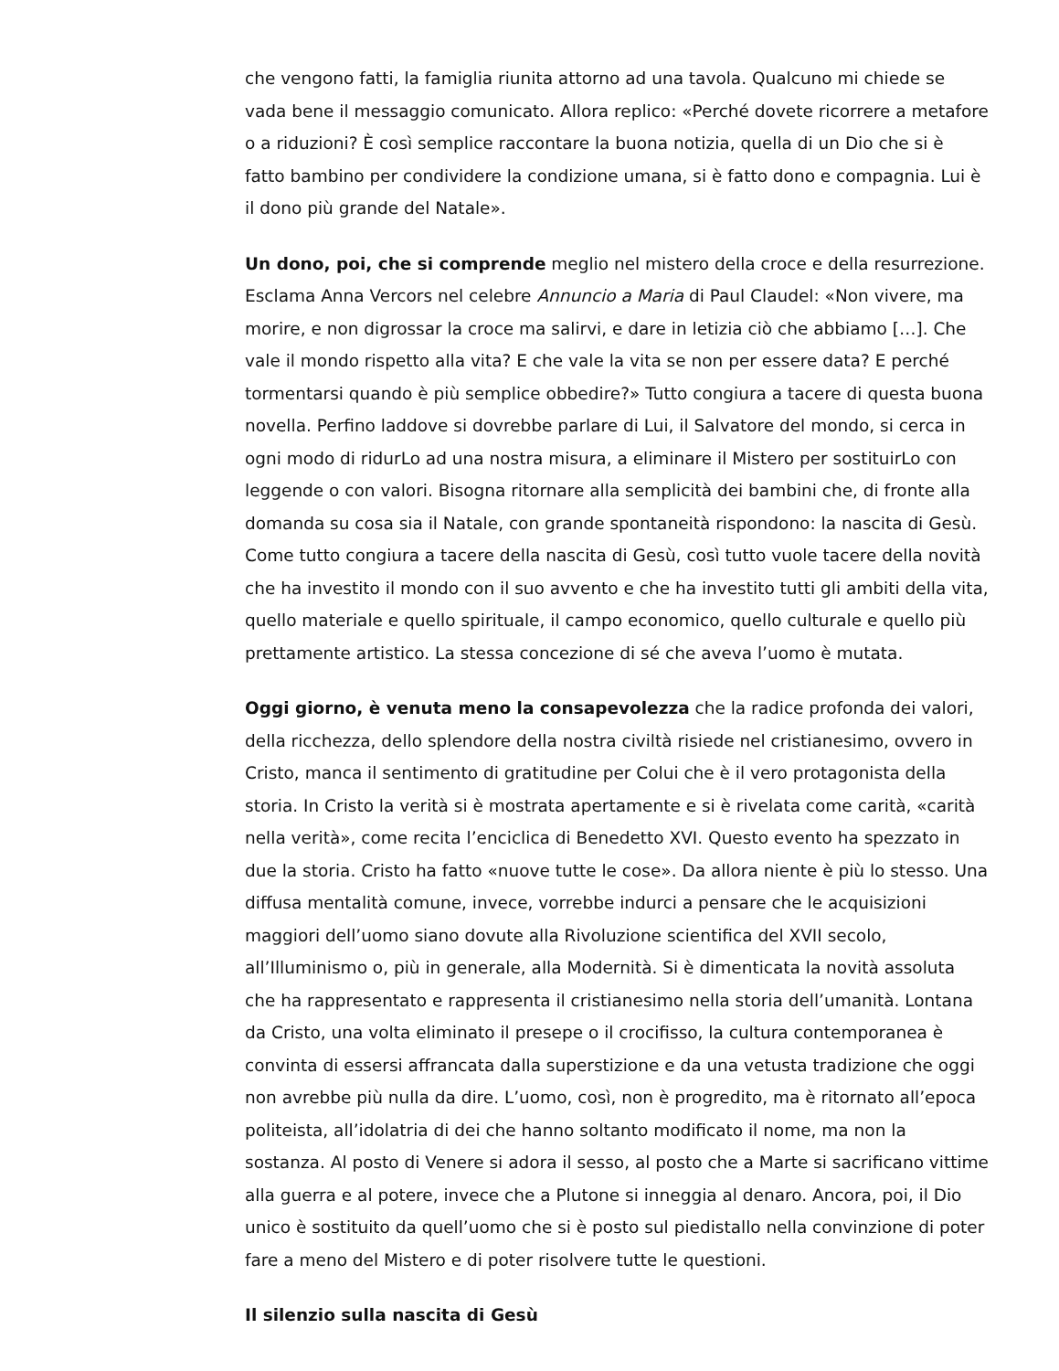che vengono fatti, la famiglia riunita attorno ad una tavola. Qualcuno mi chiede se vada bene il messaggio comunicato. Allora replico: «Perché dovete ricorrere a metafore o a riduzioni? È così semplice raccontare la buona notizia, quella di un Dio che si è fatto bambino per condividere la condizione umana, si è fatto dono e compagnia. Lui è il dono più grande del Natale».
Un dono, poi, che si comprende meglio nel mistero della croce e della resurrezione. Esclama Anna Vercors nel celebre Annuncio a Maria di Paul Claudel: «Non vivere, ma morire, e non digrossar la croce ma salirvi, e dare in letizia ciò che abbiamo […]. Che vale il mondo rispetto alla vita? E che vale la vita se non per essere data? E perché tormentarsi quando è più semplice obbedire?» Tutto congiura a tacere di questa buona novella. Perfino laddove si dovrebbe parlare di Lui, il Salvatore del mondo, si cerca in ogni modo di ridurLo ad una nostra misura, a eliminare il Mistero per sostituirLo con leggende o con valori. Bisogna ritornare alla semplicità dei bambini che, di fronte alla domanda su cosa sia il Natale, con grande spontaneità rispondono: la nascita di Gesù. Come tutto congiura a tacere della nascita di Gesù, così tutto vuole tacere della novità che ha investito il mondo con il suo avvento e che ha investito tutti gli ambiti della vita, quello materiale e quello spirituale, il campo economico, quello culturale e quello più prettamente artistico. La stessa concezione di sé che aveva l’uomo è mutata.
Oggi giorno, è venuta meno la consapevolezza che la radice profonda dei valori, della ricchezza, dello splendore della nostra civiltà risiede nel cristianesimo, ovvero in Cristo, manca il sentimento di gratitudine per Colui che è il vero protagonista della storia. In Cristo la verità si è mostrata apertamente e si è rivelata come carità, «carità nella verità», come recita l’enciclica di Benedetto XVI. Questo evento ha spezzato in due la storia. Cristo ha fatto «nuove tutte le cose». Da allora niente è più lo stesso. Una diffusa mentalità comune, invece, vorrebbe indurci a pensare che le acquisizioni maggiori dell’uomo siano dovute alla Rivoluzione scientifica del XVII secolo, all’Illuminismo o, più in generale, alla Modernità. Si è dimenticata la novità assoluta che ha rappresentato e rappresenta il cristianesimo nella storia dell’umanità. Lontana da Cristo, una volta eliminato il presepe o il crocifisso, la cultura contemporanea è convinta di essersi affrancata dalla superstizione e da una vetusta tradizione che oggi non avrebbe più nulla da dire. L’uomo, così, non è progredito, ma è ritornato all’epoca politeista, all’idolatria di dei che hanno soltanto modificato il nome, ma non la sostanza. Al posto di Venere si adora il sesso, al posto che a Marte si sacrificano vittime alla guerra e al potere, invece che a Plutone si inneggia al denaro. Ancora, poi, il Dio unico è sostituito da quell’uomo che si è posto sul piedistallo nella convinzione di poter fare a meno del Mistero e di poter risolvere tutte le questioni.
Il silenzio sulla nascita di Gesù